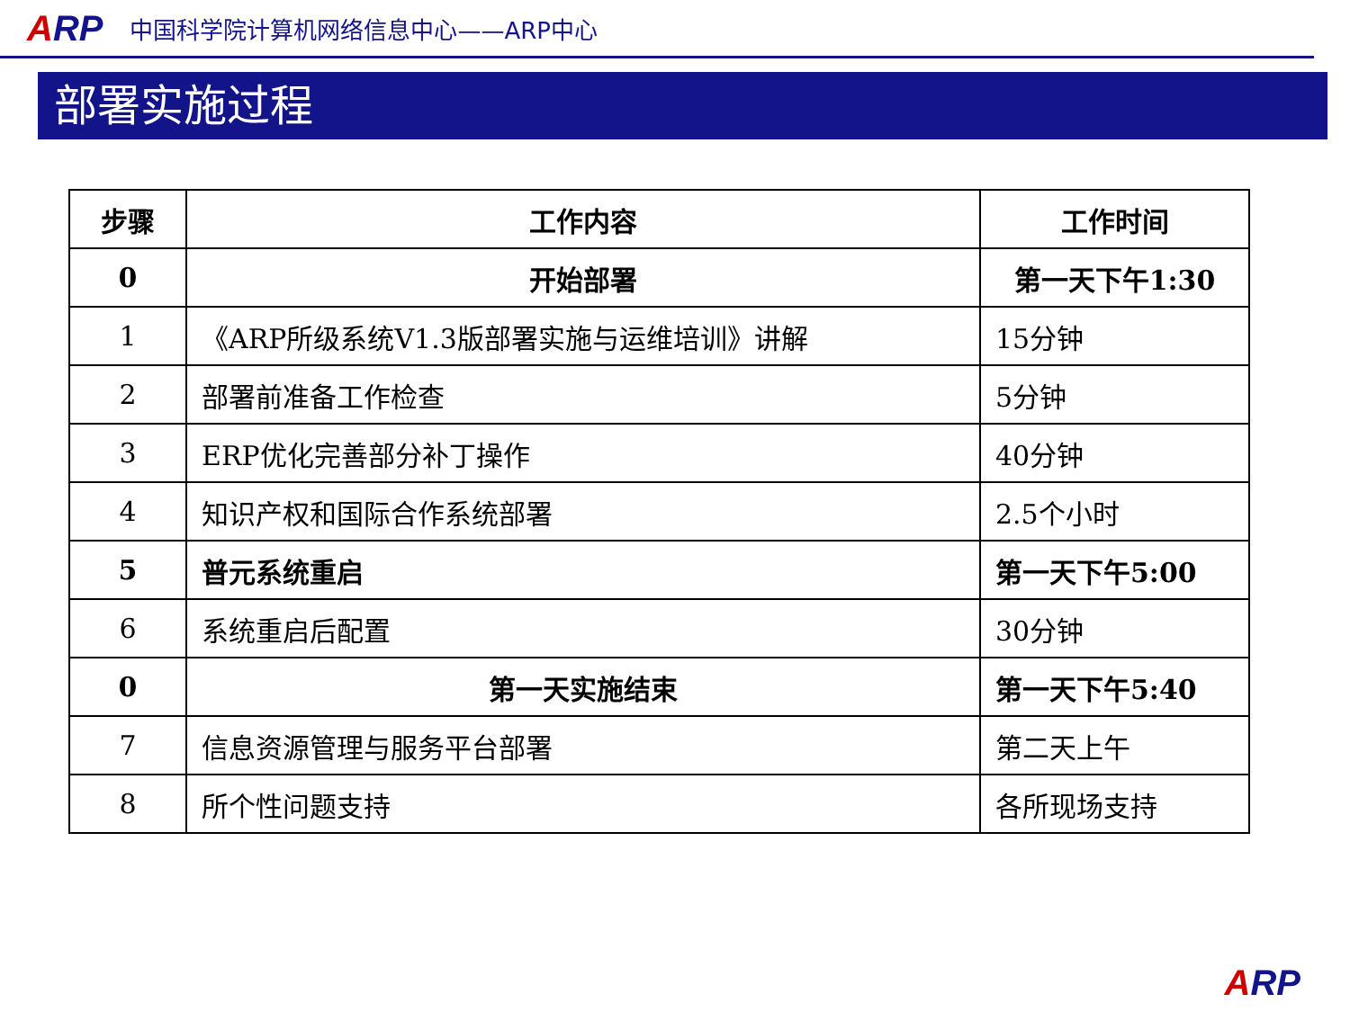ARP
中国科学院计算机网络信息中心——ARP中心
部署实施过程
| 步骤 | 工作内容 | 工作时间 |
| --- | --- | --- |
| 0 | 开始部署 | 第一天下午1:30 |
| 1 | 《ARP所级系统V1.3版部署实施与运维培训》讲解 | 15分钟 |
| 2 | 部署前准备工作检查 | 5分钟 |
| 3 | ERP优化完善部分补丁操作 | 40分钟 |
| 4 | 知识产权和国际合作系统部署 | 2.5个小时 |
| 5 | 普元系统重启 | 第一天下午5:00 |
| 6 | 系统重启后配置 | 30分钟 |
| 0 | 第一天实施结束 | 第一天下午5:40 |
| 7 | 信息资源管理与服务平台部署 | 第二天上午 |
| 8 | 所个性问题支持 | 各所现场支持 |
ARP